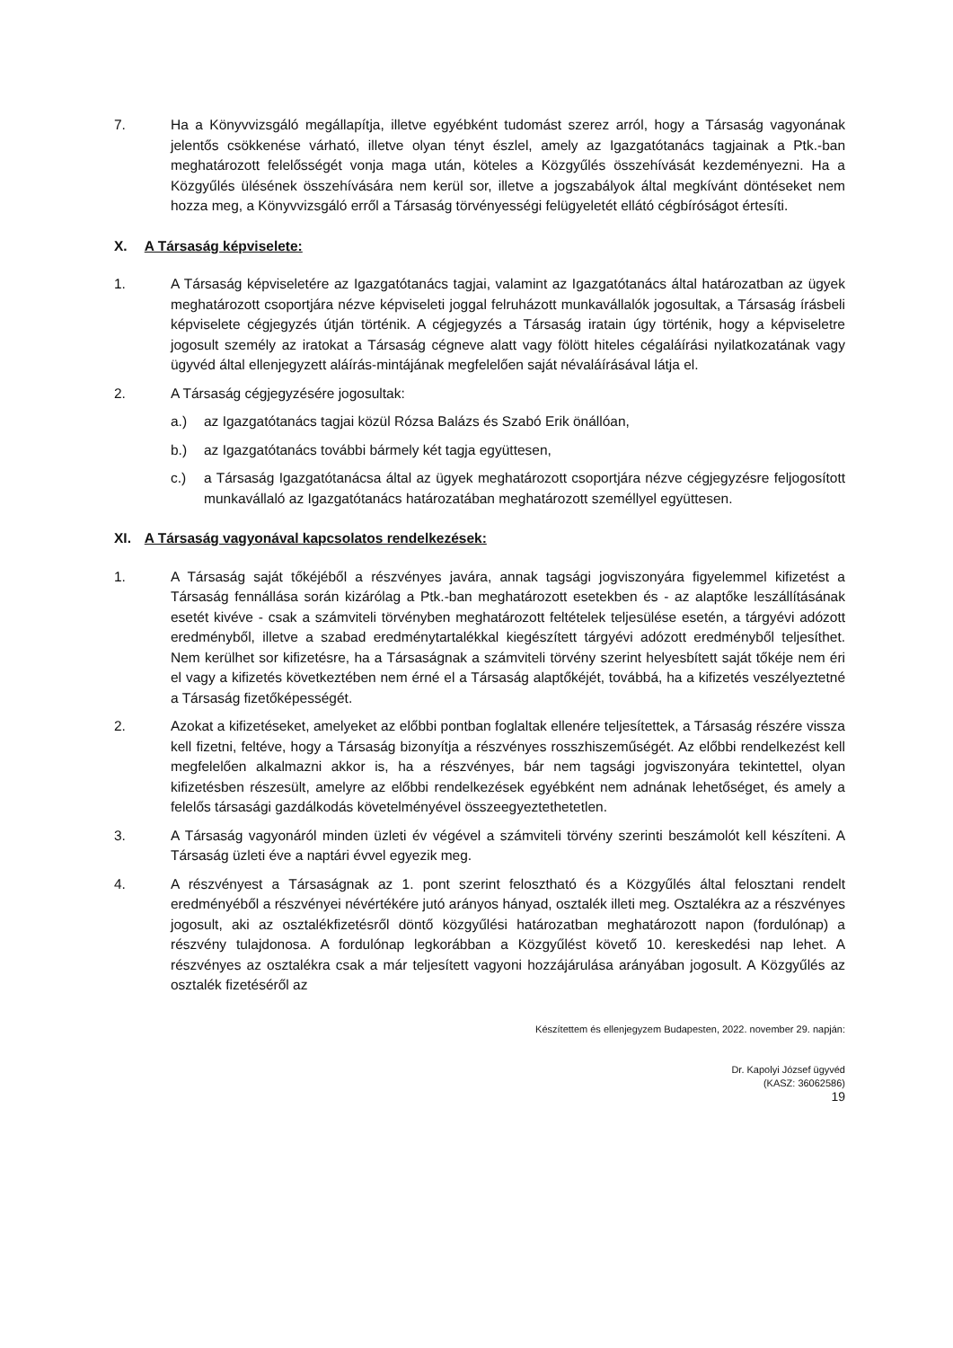7. Ha a Könyvvizsgáló megállapítja, illetve egyébként tudomást szerez arról, hogy a Társaság vagyonának jelentős csökkenése várható, illetve olyan tényt észlel, amely az Igazgatótanács tagjainak a Ptk.-ban meghatározott felelősségét vonja maga után, köteles a Közgyűlés összehívását kezdeményezni. Ha a Közgyűlés ülésének összehívására nem kerül sor, illetve a jogszabályok által megkívánt döntéseket nem hozza meg, a Könyvvizsgáló erről a Társaság törvényességi felügyeletét ellátó cégbíróságot értesíti.
X. A Társaság képviselete:
1. A Társaság képviseletére az Igazgatótanács tagjai, valamint az Igazgatótanács által határozatban az ügyek meghatározott csoportjára nézve képviseleti joggal felruházott munkavállalók jogosultak, a Társaság írásbeli képviselete cégjegyzés útján történik. A cégjegyzés a Társaság iratain úgy történik, hogy a képviseletre jogosult személy az iratokat a Társaság cégneve alatt vagy fölött hiteles cégaláírási nyilatkozatának vagy ügyvéd által ellenjegyzett aláírás-mintájának megfelelően saját névaláírásával látja el.
2. A Társaság cégjegyzésére jogosultak:
a.) az Igazgatótanács tagjai közül Rózsa Balázs és Szabó Erik önállóan,
b.) az Igazgatótanács további bármely két tagja együttesen,
c.) a Társaság Igazgatótanácsa által az ügyek meghatározott csoportjára nézve cégjegyzésre feljogosított munkavállaló az Igazgatótanács határozatában meghatározott személlyel együttesen.
XI. A Társaság vagyonával kapcsolatos rendelkezések:
1. A Társaság saját tőkéjéből a részvényes javára, annak tagsági jogviszonyára figyelemmel kifizetést a Társaság fennállása során kizárólag a Ptk.-ban meghatározott esetekben és - az alaptőke leszállításának esetét kivéve - csak a számviteli törvényben meghatározott feltételek teljesülése esetén, a tárgyévi adózott eredményből, illetve a szabad eredménytartalékkal kiegészített tárgyévi adózott eredményből teljesíthet. Nem kerülhet sor kifizetésre, ha a Társaságnak a számviteli törvény szerint helyesbített saját tőkéje nem éri el vagy a kifizetés következtében nem érné el a Társaság alaptőkéjét, továbbá, ha a kifizetés veszélyeztetné a Társaság fizetőképességét.
2. Azokat a kifizetéseket, amelyeket az előbbi pontban foglaltak ellenére teljesítettek, a Társaság részére vissza kell fizetni, feltéve, hogy a Társaság bizonyítja a részvényes rosszhiszeműségét. Az előbbi rendelkezést kell megfelelően alkalmazni akkor is, ha a részvényes, bár nem tagsági jogviszonyára tekintettel, olyan kifizetésben részesült, amelyre az előbbi rendelkezések egyébként nem adnának lehetőséget, és amely a felelős társasági gazdálkodás követelményével összeegyeztethetetlen.
3. A Társaság vagyonáról minden üzleti év végével a számviteli törvény szerinti beszámolót kell készíteni. A Társaság üzleti éve a naptári évvel egyezik meg.
4. A részvényest a Társaságnak az 1. pont szerint felosztható és a Közgyűlés által felosztani rendelt eredményéből a részvényei névértékére jutó arányos hányad, osztalék illeti meg. Osztalékra az a részvényes jogosult, aki az osztalékfizetésről döntő közgyűlési határozatban meghatározott napon (fordulónap) a részvény tulajdonosa. A fordulónap legkorábban a Közgyűlést követő 10. kereskedési nap lehet. A részvényes az osztalékra csak a már teljesített vagyoni hozzájárulása arányában jogosult. A Közgyűlés az osztalék fizetéséről az
Készítettem és ellenjegyzem Budapesten, 2022. november 29. napján:
Dr. Kapolyi József ügyvéd
(KASZ: 36062586)
19